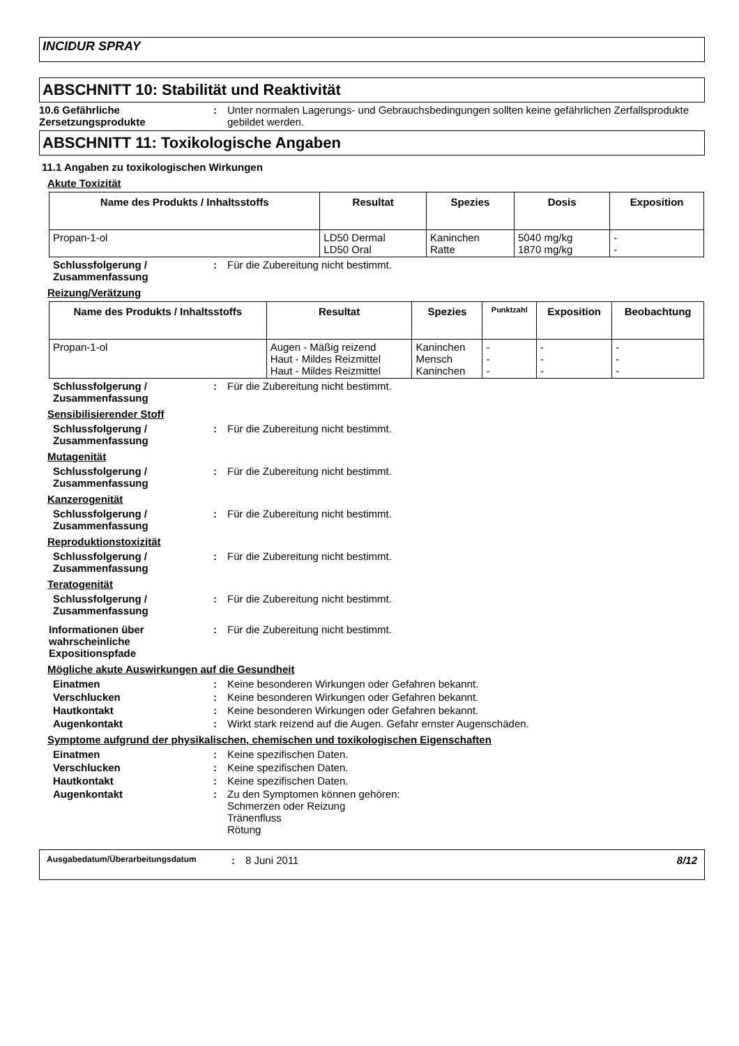INCIDUR SPRAY
ABSCHNITT 10: Stabilität und Reaktivität
10.6 Gefährliche Zersetzungsprodukte
: Unter normalen Lagerungs- und Gebrauchsbedingungen sollten keine gefährlichen Zerfallsprodukte gebildet werden.
ABSCHNITT 11: Toxikologische Angaben
11.1 Angaben zu toxikologischen Wirkungen
Akute Toxizität
| Name des Produkts / Inhaltsstoffs | Resultat | Spezies | Dosis | Exposition |
| --- | --- | --- | --- | --- |
| Propan-1-ol | LD50 Dermal LD50 Oral | Kaninchen Ratte | 5040 mg/kg 1870 mg/kg | - - |
Schlussfolgerung / Zusammenfassung
: Für die Zubereitung nicht bestimmt.
Reizung/Verätzung
| Name des Produkts / Inhaltsstoffs | Resultat | Spezies | Punktzahl | Exposition | Beobachtung |
| --- | --- | --- | --- | --- | --- |
| Propan-1-ol | Augen - Mäßig reizend Haut - Mildes Reizmittel Haut - Mildes Reizmittel | Kaninchen Mensch Kaninchen | - - - | - - - | - - - |
Schlussfolgerung / Zusammenfassung
: Für die Zubereitung nicht bestimmt.
Sensibilisierender Stoff
Schlussfolgerung / Zusammenfassung
: Für die Zubereitung nicht bestimmt.
Mutagenität
Schlussfolgerung / Zusammenfassung
: Für die Zubereitung nicht bestimmt.
Kanzerogenität
Schlussfolgerung / Zusammenfassung
: Für die Zubereitung nicht bestimmt.
Reproduktionstoxizität
Schlussfolgerung / Zusammenfassung
: Für die Zubereitung nicht bestimmt.
Teratogenität
Schlussfolgerung / Zusammenfassung
: Für die Zubereitung nicht bestimmt.
Informationen über wahrscheinliche Expositionspfade
: Für die Zubereitung nicht bestimmt.
Mögliche akute Auswirkungen auf die Gesundheit
Einatmen : Keine besonderen Wirkungen oder Gefahren bekannt.
Verschlucken : Keine besonderen Wirkungen oder Gefahren bekannt.
Hautkontakt : Keine besonderen Wirkungen oder Gefahren bekannt.
Augenkontakt : Wirkt stark reizend auf die Augen. Gefahr ernster Augenschäden.
Symptome aufgrund der physikalischen, chemischen und toxikologischen Eigenschaften
Einatmen : Keine spezifischen Daten.
Verschlucken : Keine spezifischen Daten.
Hautkontakt : Keine spezifischen Daten.
Augenkontakt : Zu den Symptomen können gehören:
Schmerzen oder Reizung
Tränenfluss
Rötung
Ausgabedatum/Überarbeitungsdatum
: 8 Juni 2011 8/12